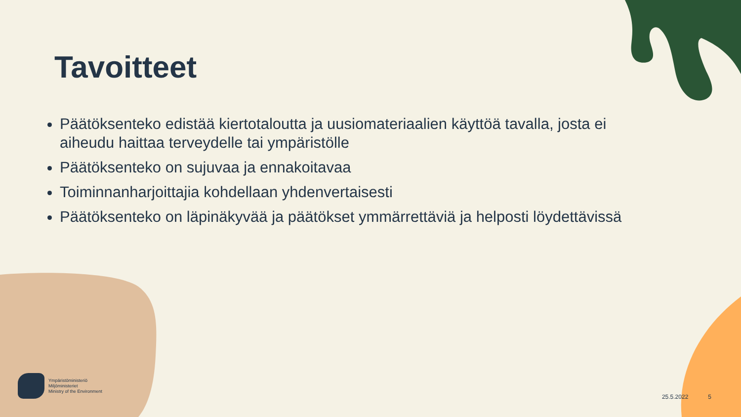Tavoitteet
Päätöksenteko edistää kiertotaloutta ja uusiomateriaalien käyttöä tavalla, josta ei aiheudu haittaa terveydelle tai ympäristölle
Päätöksenteko on sujuvaa ja ennakoitavaa
Toiminnanharjoittajia kohdellaan yhdenvertaisesti
Päätöksenteko on läpinäkyvää ja päätökset ymmärrettäviä ja helposti löydettävissä
Ympäristöministeriö
Miljöministeriet
Ministry of the Environment
25.5.2022 5